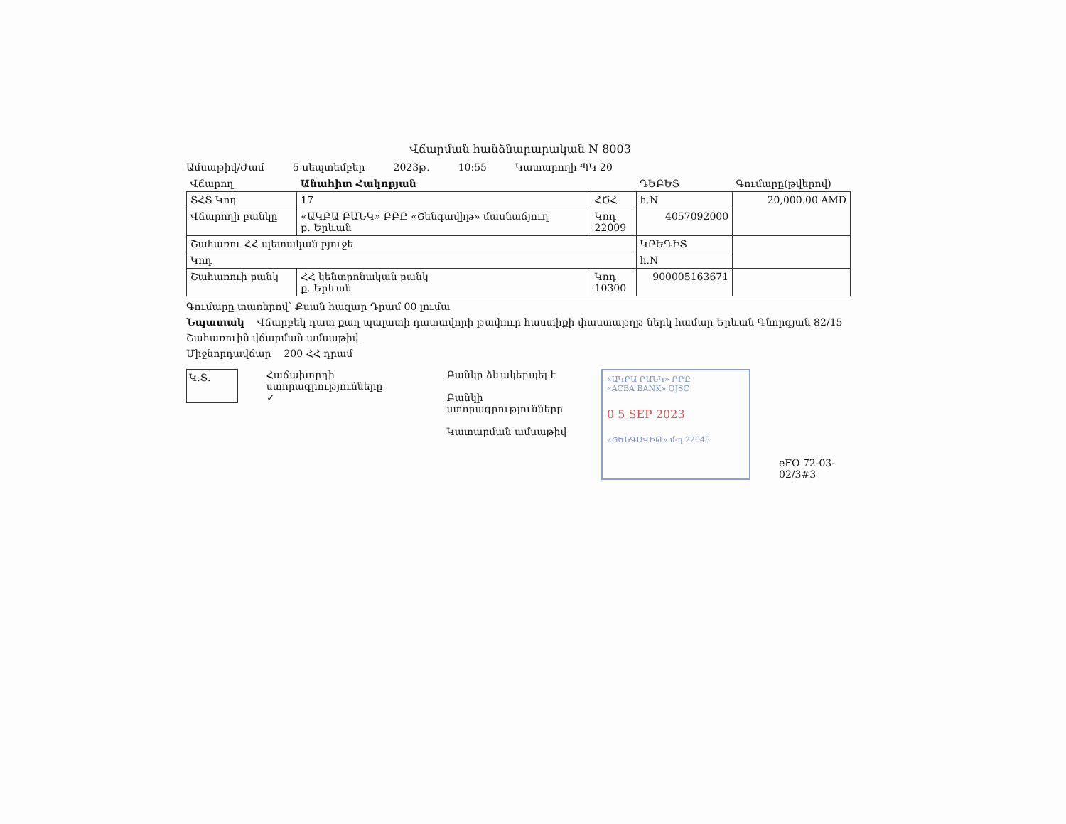Վճարման հանձնարարական N 8003
Ամսաթիվ/Ժամ 5 սեպտեմբեր 2023թ. 10:55 Կատարողի ՊԿ 20
| Վճարող | Անահիտ Հակոբյան | | | ԴԵԲԵՏ | Գումարը(թվերով) |
| ՏՀՏ Կոդ | 17 | ՀԾՀ | | h.N | 20,000.00 AMD |
| Վճարողի բանկը | «ԱԿԲԱ ԲԱՆԿ» ԲԲԸ «Շենգավիթ» մասնաճյուղ ք. Երևան | | Կոդ 22009 | 4057092000 | |
| Շահառու ՀՀ պետական բյուջե | | | | ԿՐԵԴԻՏ | |
| Կոդ | | | | h.N | |
| Շահառուի բանկ | ՀՀ կենտրոնական բանկ ք. Երևան | | Կոդ 10300 | 900005163671 | |
Գումարը տառերով՝ Քսան հազար Դրամ 00 լումա
Նպատակ Վճարբեկ դատ քաղ պալատի դատավորի թափուր հաստիքի փաստաթղթ ներկ համար Երևան Գնորգյան 82/15
Շահառուին վճարման ամսաթիվ
Միջնորդավճար 200 ՀՀ դրամ
Կ.Տ.
Հաճախորդի ստորագրությունները
✓
Բանկը ձևակերպել է
Բանկի ստորագրությունները
Կատարման ամսաթիվ
«ԱԿԲԱ ԲԱՆԿ» ԲԲԸ
«ACBA BANK» OJSC
0 5 SEP 2023
«ՇԵՆԳԱՎԻԹ» մ-ղ 22048
eFO 72-03-02/3#3